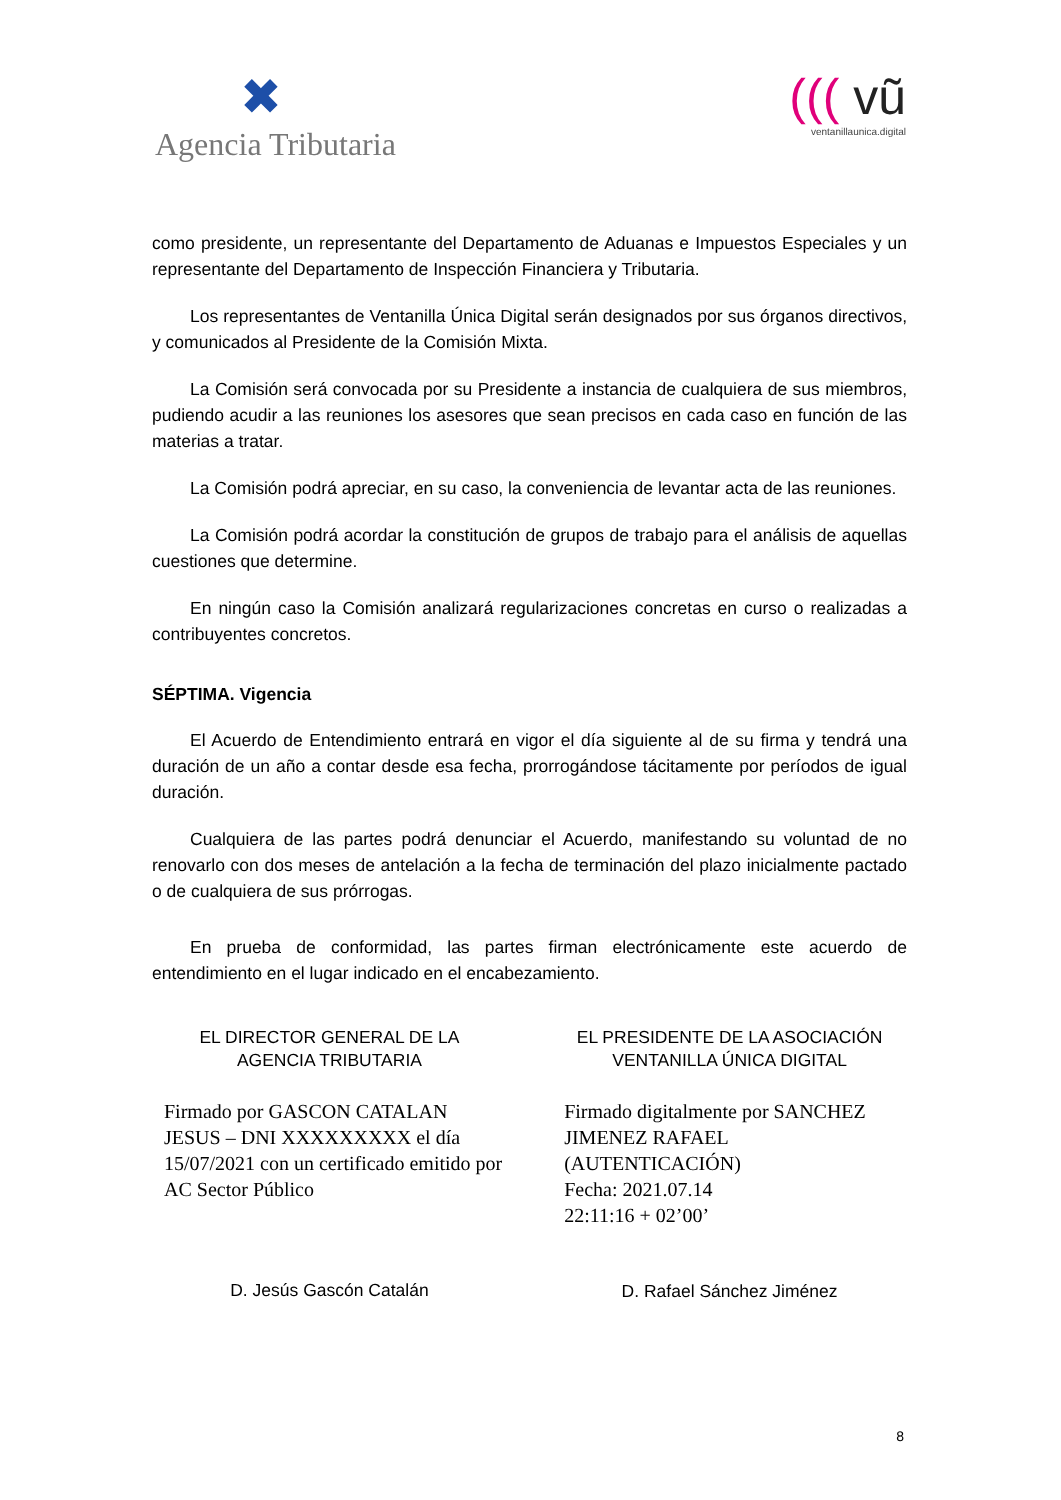✖
Agencia Tributaria
((( vũ
ventanillaunica.digital
como presidente, un representante del Departamento de Aduanas e Impuestos Especiales y un representante del Departamento de Inspección Financiera y Tributaria.
Los representantes de Ventanilla Única Digital serán designados por sus órganos directivos, y comunicados al Presidente de la Comisión Mixta.
La Comisión será convocada por su Presidente a instancia de cualquiera de sus miembros, pudiendo acudir a las reuniones los asesores que sean precisos en cada caso en función de las materias a tratar.
La Comisión podrá apreciar, en su caso, la conveniencia de levantar acta de las reuniones.
La Comisión podrá acordar la constitución de grupos de trabajo para el análisis de aquellas cuestiones que determine.
En ningún caso la Comisión analizará regularizaciones concretas en curso o realizadas a contribuyentes concretos.
SÉPTIMA. Vigencia
El Acuerdo de Entendimiento entrará en vigor el día siguiente al de su firma y tendrá una duración de un año a contar desde esa fecha, prorrogándose tácitamente por períodos de igual duración.
Cualquiera de las partes podrá denunciar el Acuerdo, manifestando su voluntad de no renovarlo con dos meses de antelación a la fecha de terminación del plazo inicialmente pactado o de cualquiera de sus prórrogas.
En prueba de conformidad, las partes firman electrónicamente este acuerdo de entendimiento en el lugar indicado en el encabezamiento.
EL DIRECTOR GENERAL DE LA
AGENCIA TRIBUTARIA
Firmado por GASCON CATALAN JESUS – DNI XXXXXXXXX el día 15/07/2021 con un certificado emitido por AC Sector Público
D. Jesús Gascón Catalán
EL PRESIDENTE DE LA ASOCIACIÓN
VENTANILLA ÚNICA DIGITAL
Firmado digitalmente por SANCHEZ JIMENEZ RAFAEL (AUTENTICACIÓN)
Fecha: 2021.07.14
22:11:16 + 02’00’
D. Rafael Sánchez Jiménez
8